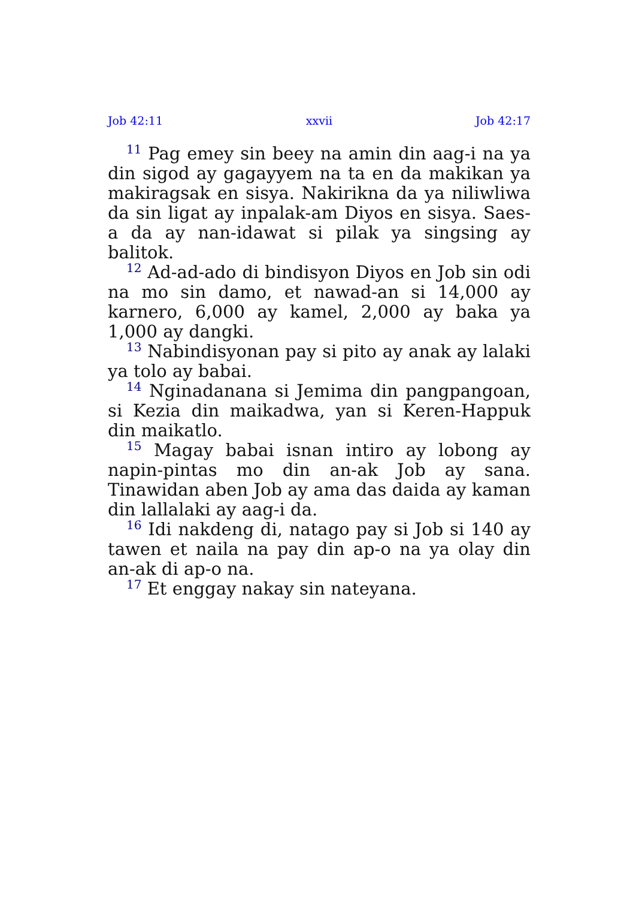Job 42:11 xxvii Job 42:17
<sup>11</sup> Pag emey sin beey na amin din aag-i na ya din sigod ay gagayyem na ta en da makikan ya makiragsak en sisya. Nakirikna da ya niliwliwa da sin ligat ay inpalak-am Diyos en sisya. Saes-a da ay nan-idawat si pilak ya singsing ay balitok.
<sup>12</sup> Ad-ad-ado di bindisyon Diyos en Job sin odi na mo sin damo, et nawad-an si 14,000 ay karnero, 6,000 ay kamel, 2,000 ay baka ya 1,000 ay dangki.
<sup>13</sup> Nabindisyonan pay si pito ay anak ay lalaki ya tolo ay babai.
<sup>14</sup> Nginadanana si Jemima din pangpangoan, si Kezia din maikadwa, yan si Keren-Happuk din maikatlo.
<sup>15</sup> Magay babai isnan intiro ay lobong ay napin-pintas mo din an-ak Job ay sana. Tinawidan aben Job ay ama das daida ay kaman din lallalaki ay aag-i da.
<sup>16</sup> Idi nakdeng di, natago pay si Job si 140 ay tawen et naila na pay din ap-o na ya olay din an-ak di ap-o na.
<sup>17</sup> Et enggay nakay sin nateyana.